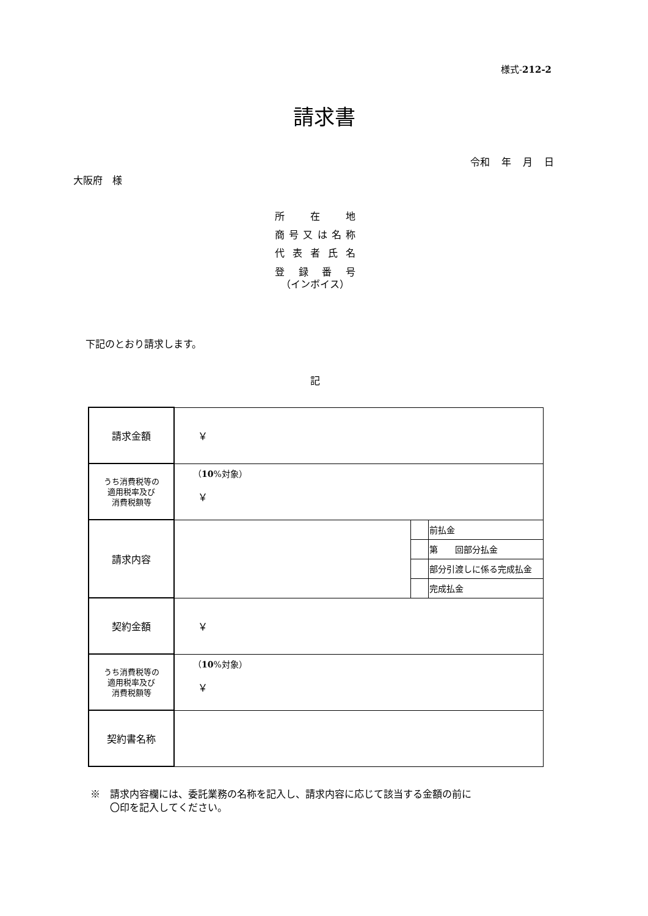様式-212-2
請求書
令和 年 月 日
大阪府　様
所在地
商号又は名称
代表者氏名
登録番号
（インボイス）
下記のとおり請求します。
記
| 請求金額 | ￥ | | |
| うち消費税等の 適用税率及び 消費税額等 | （ 10 %対象） ￥ | | |
| 請求内容 | | | 前払金 |
| | | | 第 回部分払金 |
| | | | 部分引渡しに係る完成払金 |
| | | | 完成払金 |
| 契約金額 | ￥ | | |
| うち消費税等の 適用税率及び 消費税額等 | （ 10 %対象） ￥ | | |
| 契約書名称 | | | |
※　請求内容欄には、委託業務の名称を記入し、請求内容に応じて該当する金額の前に
　　〇印を記入してください。